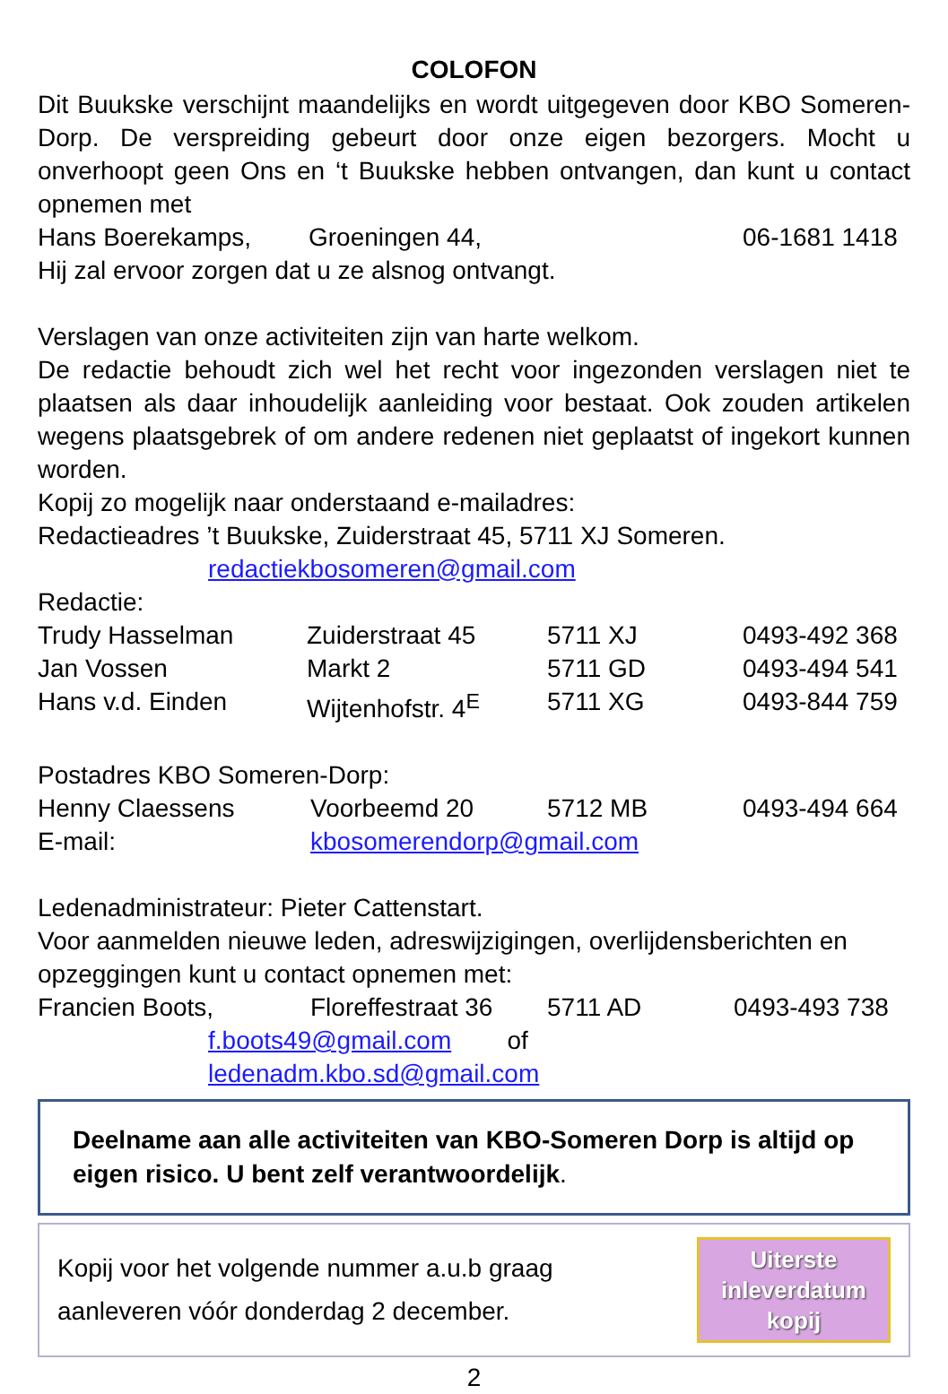COLOFON
Dit Buukske verschijnt maandelijks en wordt uitgegeven door KBO Someren-Dorp. De verspreiding gebeurt door onze eigen bezorgers. Mocht u onverhoopt geen Ons en ‘t Buukske hebben ontvangen, dan kunt u contact opnemen met
| Hans Boerekamps, | Groeningen 44, | 06-1681 1418 |
Hij zal ervoor zorgen dat u ze alsnog ontvangt.
Verslagen van onze activiteiten zijn van harte welkom.
De redactie behoudt zich wel het recht voor ingezonden verslagen niet te plaatsen als daar inhoudelijk aanleiding voor bestaat. Ook zouden artikelen wegens plaatsgebrek of om andere redenen niet geplaatst of ingekort kunnen worden.
Kopij zo mogelijk naar onderstaand e-mailadres:
Redactieadres ’t Buukske, Zuiderstraat 45, 5711 XJ Someren.
redactiekbosomeren@gmail.com
Redactie:
| Trudy Hasselman | Zuiderstraat 45 | 5711 XJ | 0493-492 368 |
| Jan Vossen | Markt 2 | 5711 GD | 0493-494 541 |
| Hans v.d. Einden | Wijtenhofstr. 4<sup>E</sup> | 5711 XG | 0493-844 759 |
Postadres KBO Someren-Dorp:
| Henny Claessens | Voorbeemd 20 | 5712 MB | 0493-494 664 |
| E-mail: | kbosomerendorp@gmail.com | | |
Ledenadministrateur: Pieter Cattenstart.
Voor aanmelden nieuwe leden, adreswijzigingen, overlijdensberichten en opzeggingen kunt u contact opnemen met:
| Francien Boots, | Floreffestraat 36 | 5711 AD | 0493-493 738 |
f.boots49@gmail.com of
ledenadm.kbo.sd@gmail.com
Deelname aan alle activiteiten van KBO-Someren Dorp is altijd op eigen risico. U bent zelf verantwoordelijk.
Kopij voor het volgende nummer a.u.b graag
aanleveren vóór donderdag 2 december.
Uiterste
inleverdatum
kopij
2